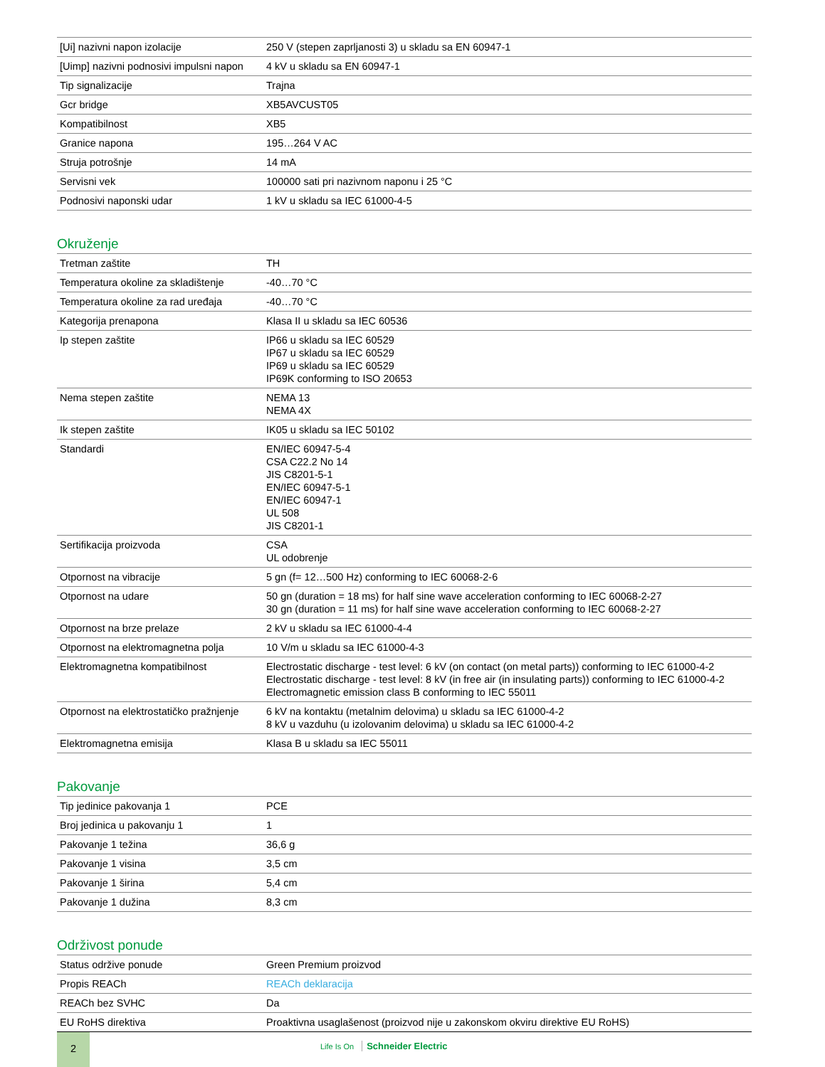| [Ui] nazivni napon izolacije | 250 V (stepen zaprljanosti 3) u skladu sa EN 60947-1 |
| [Uimp] nazivni podnosivi impulsni napon | 4 kV u skladu sa EN 60947-1 |
| Tip signalizacije | Trajna |
| Gcr bridge | XB5AVCUST05 |
| Kompatibilnost | XB5 |
| Granice napona | 195…264 V AC |
| Struja potrošnje | 14 mA |
| Servisni vek | 100000 sati pri nazivnom naponu i 25 °C |
| Podnosivi naponski udar | 1 kV u skladu sa IEC 61000-4-5 |
Okruženje
| Tretman zaštite | TH |
| Temperatura okoline za skladištenje | -40…70 °C |
| Temperatura okoline za rad uređaja | -40…70 °C |
| Kategorija prenapona | Klasa II u skladu sa IEC 60536 |
| Ip stepen zaštite | IP66 u skladu sa IEC 60529 IP67 u skladu sa IEC 60529 IP69 u skladu sa IEC 60529 IP69K conforming to ISO 20653 |
| Nema stepen zaštite | NEMA 13 NEMA 4X |
| Ik stepen zaštite | IK05 u skladu sa IEC 50102 |
| Standardi | EN/IEC 60947-5-4 CSA C22.2 No 14 JIS C8201-5-1 EN/IEC 60947-5-1 EN/IEC 60947-1 UL 508 JIS C8201-1 |
| Sertifikacija proizvoda | CSA UL odobrenje |
| Otpornost na vibracije | 5 gn (f= 12…500 Hz) conforming to IEC 60068-2-6 |
| Otpornost na udare | 50 gn (duration = 18 ms) for half sine wave acceleration conforming to IEC 60068-2-27 30 gn (duration = 11 ms) for half sine wave acceleration conforming to IEC 60068-2-27 |
| Otpornost na brze prelaze | 2 kV u skladu sa IEC 61000-4-4 |
| Otpornost na elektromagnetna polja | 10 V/m u skladu sa IEC 61000-4-3 |
| Elektromagnetna kompatibilnost | Electrostatic discharge - test level: 6 kV (on contact (on metal parts)) conforming to IEC 61000-4-2 Electrostatic discharge - test level: 8 kV (in free air (in insulating parts)) conforming to IEC 61000-4-2 Electromagnetic emission class B conforming to IEC 55011 |
| Otpornost na elektrostatičko pražnjenje | 6 kV na kontaktu (metalnim delovima) u skladu sa IEC 61000-4-2 8 kV u vazduhu (u izolovanim delovima) u skladu sa IEC 61000-4-2 |
| Elektromagnetna emisija | Klasa B u skladu sa IEC 55011 |
Pakovanje
| Tip jedinice pakovanja 1 | PCE |
| Broj jedinica u pakovanju 1 | 1 |
| Pakovanje 1 težina | 36,6 g |
| Pakovanje 1 visina | 3,5 cm |
| Pakovanje 1 širina | 5,4 cm |
| Pakovanje 1 dužina | 8,3 cm |
Održivost ponude
| Status održive ponude | Green Premium proizvod |
| Propis REACh | REACh deklaracija |
| REACh bez SVHC | Da |
| EU RoHS direktiva | Proaktivna usaglašenost (proizvod nije u zakonskom okviru direktive EU RoHS) |
2
Life Is On Schneider Electric